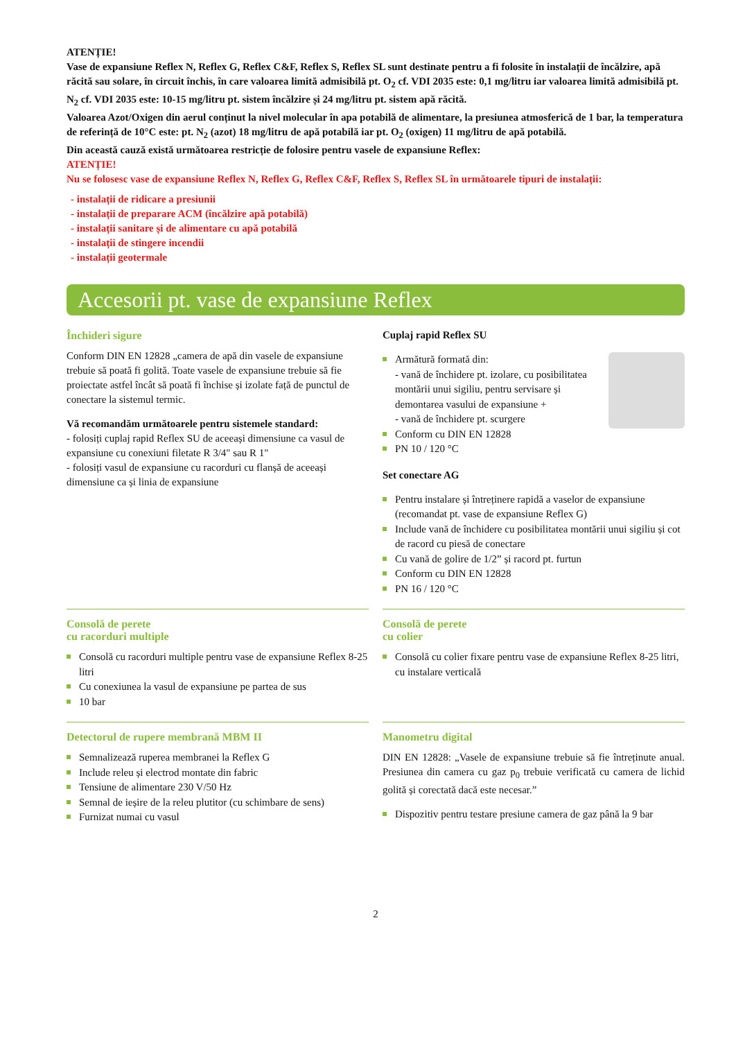ATENȚIE!
Vase de expansiune Reflex N, Reflex G, Reflex C&F, Reflex S, Reflex SL sunt destinate pentru a fi folosite în instalații de încălzire, apă răcită sau solare, în circuit închis, în care valoarea limită admisibilă pt. O<sub>2</sub> cf. VDI 2035 este: 0,1 mg/litru iar valoarea limită admisibilă pt. N<sub>2</sub> cf. VDI 2035 este: 10-15 mg/litru pt. sistem încălzire și 24 mg/litru pt. sistem apă răcită.
Valoarea Azot/Oxigen din aerul conținut la nivel molecular în apa potabilă de alimentare, la presiunea atmosferică de 1 bar, la temperatura de referință de 10°C este: pt. N<sub>2</sub> (azot) 18 mg/litru de apă potabilă iar pt. O<sub>2</sub> (oxigen) 11 mg/litru de apă potabilă.
Din această cauză există următoarea restricție de folosire pentru vasele de expansiune Reflex:
ATENȚIE!
Nu se folosesc vase de expansiune Reflex N, Reflex G, Reflex C&F, Reflex S, Reflex SL în următoarele tipuri de instalații:
- instalații de ridicare a presiunii
- instalații de preparare ACM (încălzire apă potabilă)
- instalații sanitare și de alimentare cu apă potabilă
- instalații de stingere incendii
- instalații geotermale
Accesorii pt. vase de expansiune Reflex
Închideri sigure
Conform DIN EN 12828 „camera de apă din vasele de expansiune trebuie să poată fi golită. Toate vasele de expansiune trebuie să fie proiectate astfel încât să poată fi închise și izolate față de punctul de conectare la sistemul termic.
Vă recomandăm următoarele pentru sistemele standard:
- folosiți cuplaj rapid Reflex SU de aceeași dimensiune ca vasul de expansiune cu conexiuni filetate R 3/4" sau R 1"
- folosiți vasul de expansiune cu racorduri cu flanșă de aceeași dimensiune ca și linia de expansiune
Cuplaj rapid Reflex SU
Armătură formată din:
- vană de închidere pt. izolare, cu posibilitatea montării unui sigiliu, pentru servisare și demontarea vasului de expansiune +
- vană de închidere pt. scurgere
Conform cu DIN EN 12828
PN 10 / 120 °C
Set conectare AG
Pentru instalare și întreținere rapidă a vaselor de expansiune (recomandat pt. vase de expansiune Reflex G)
Include vană de închidere cu posibilitatea montării unui sigiliu și cot de racord cu piesă de conectare
Cu vană de golire de 1/2” și racord pt. furtun
Conform cu DIN EN 12828
PN 16 / 120 °C
Consolă de perete
cu racorduri multiple
Consolă cu racorduri multiple pentru vase de expansiune Reflex 8-25 litri
Cu conexiunea la vasul de expansiune pe partea de sus
10 bar
Consolă de perete
cu colier
Consolă cu colier fixare pentru vase de expansiune Reflex 8-25 litri, cu instalare verticală
Detectorul de rupere membrană MBM II
Semnalizează ruperea membranei la Reflex G
Include releu și electrod montate din fabric
Tensiune de alimentare 230 V/50 Hz
Semnal de ieșire de la releu plutitor (cu schimbare de sens)
Furnizat numai cu vasul
Manometru digital
DIN EN 12828: „Vasele de expansiune trebuie să fie întreținute anual. Presiunea din camera cu gaz p<sub>0</sub> trebuie verificată cu camera de lichid golită și corectată dacă este necesar.”
Dispozitiv pentru testare presiune camera de gaz până la 9 bar
2